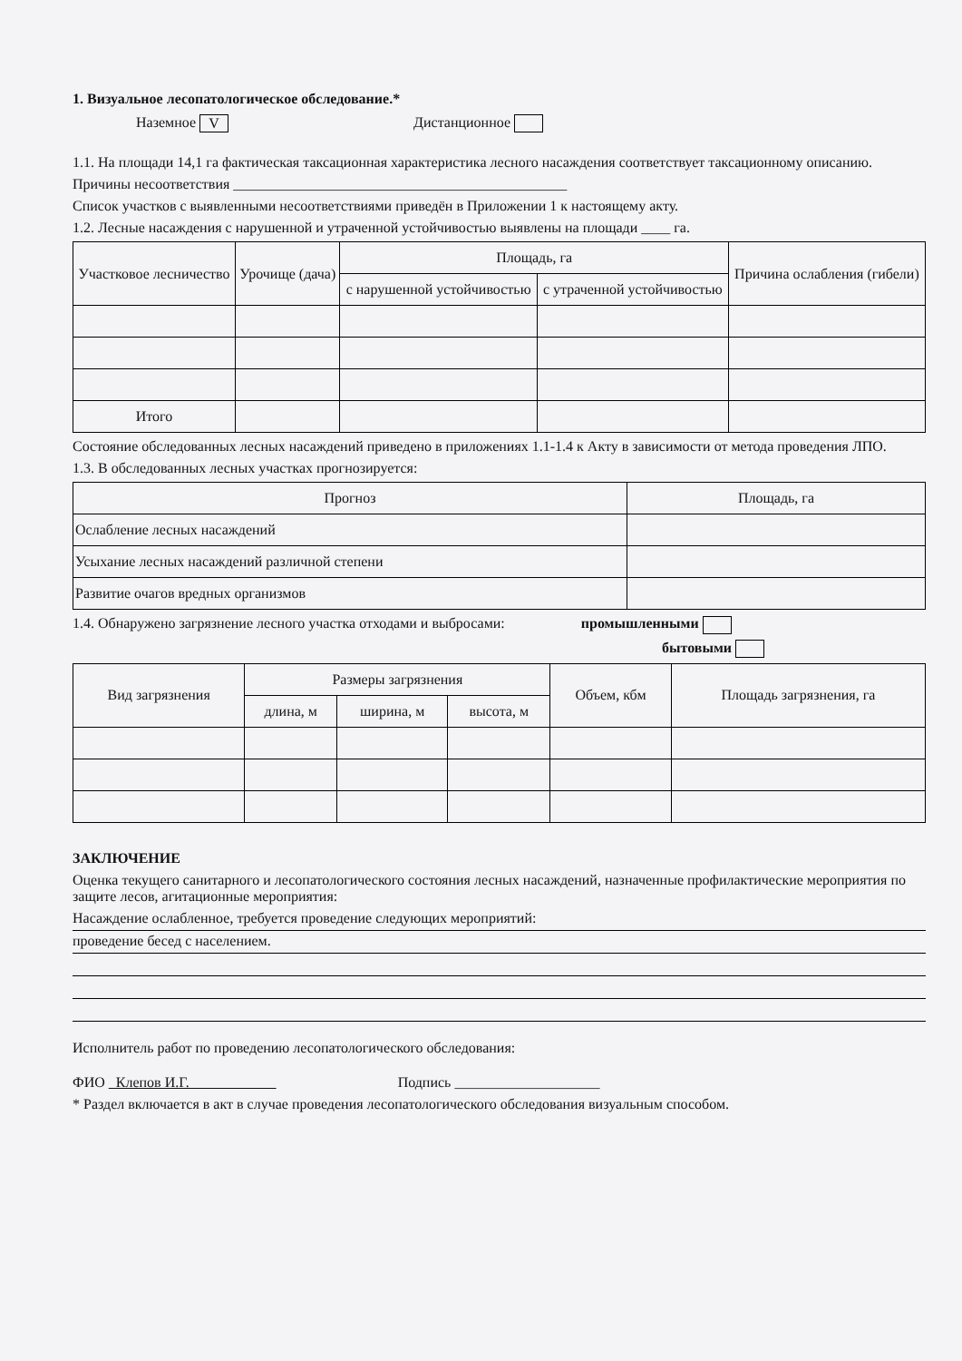1. Визуальное лесопатологическое обследование.*
Наземное V Дистанционное
1.1. На площади 14,1 га фактическая таксационная характеристика лесного насаждения соответствует таксационному описанию.
Причины несоответствия ______________________________________________
Список участков с выявленными несоответствиями приведён в Приложении 1 к настоящему акту.
1.2. Лесные насаждения с нарушенной и утраченной устойчивостью выявлены на площади ____ га.
| Участковое лесничество | Урочище (дача) | Площадь, га | | Причина ослабления (гибели) |
| --- | --- | --- | --- | --- |
| | | с нарушенной устойчивостью | с утраченной устойчивостью | |
| Итого | | | | |
Состояние обследованных лесных насаждений приведено в приложениях 1.1-1.4 к Акту в зависимости от метода проведения ЛПО.
1.3. В обследованных лесных участках прогнозируется:
| Прогноз | Площадь, га |
| --- | --- |
| Ослабление лесных насаждений | |
| Усыхание лесных насаждений различной степени | |
| Развитие очагов вредных организмов | |
1.4. Обнаружено загрязнение лесного участка отходами и выбросами: промышленными
бытовыми
| Вид загрязнения | Размеры загрязнения | | | Объем, кбм | Площадь загрязнения, га |
| --- | --- | --- | --- | --- | --- |
| | длина, м | ширина, м | высота, м | | |
ЗАКЛЮЧЕНИЕ
Оценка текущего санитарного и лесопатологического состояния лесных насаждений, назначенные профилактические мероприятия по защите лесов, агитационные мероприятия:
Насаждение ослабленное, требуется проведение следующих мероприятий:
проведение бесед с населением.
Исполнитель работ по проведению лесопатологического обследования:
ФИО Клепов И.Г. Подпись ____________________
* Раздел включается в акт в случае проведения лесопатологического обследования визуальным способом.